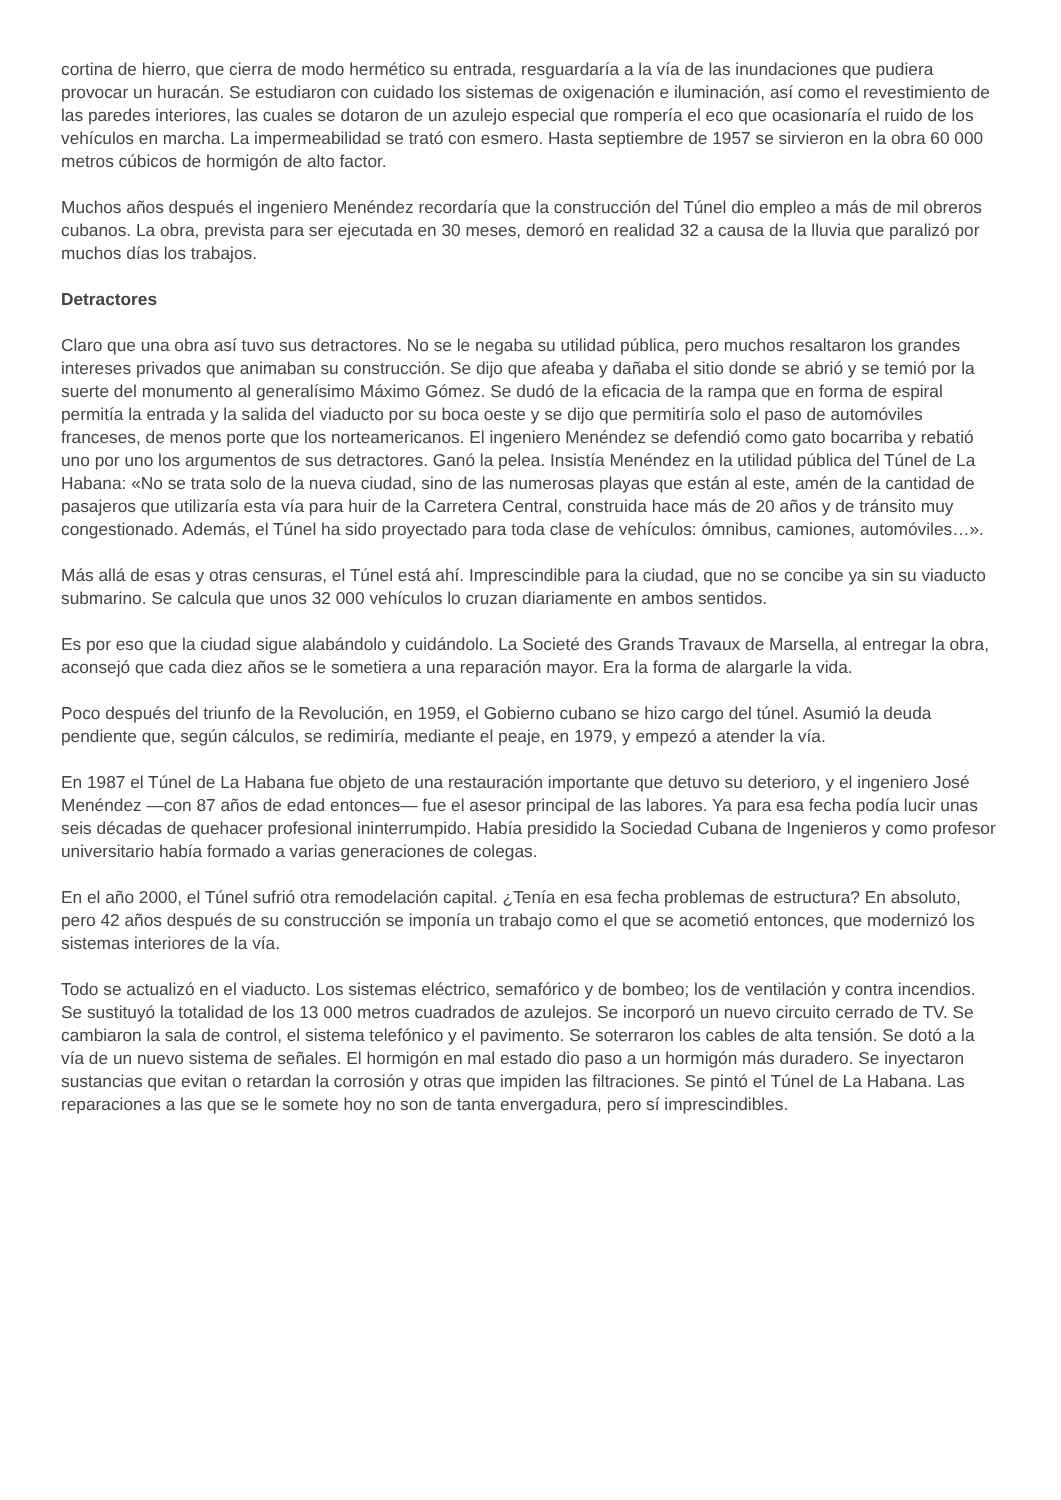cortina de hierro, que cierra de modo hermético su entrada, resguardaría a la vía de las inundaciones que pudiera provocar un huracán. Se estudiaron con cuidado los sistemas de oxigenación e iluminación, así como el revestimiento de las paredes interiores, las cuales se dotaron de un azulejo especial que rompería el eco que ocasionaría el ruido de los vehículos en marcha. La impermeabilidad se trató con esmero. Hasta septiembre de 1957 se sirvieron en la obra 60 000 metros cúbicos de hormigón de alto factor.
Muchos años después el ingeniero Menéndez recordaría que la construcción del Túnel dio empleo a más de mil obreros cubanos. La obra, prevista para ser ejecutada en 30 meses, demoró en realidad 32 a causa de la lluvia que paralizó por muchos días los trabajos.
Detractores
Claro que una obra así tuvo sus detractores. No se le negaba su utilidad pública, pero muchos resaltaron los grandes intereses privados que animaban su construcción. Se dijo que afeaba y dañaba el sitio donde se abrió y se temió por la suerte del monumento al generalísimo Máximo Gómez. Se dudó de la eficacia de la rampa que en forma de espiral permitía la entrada y la salida del viaducto por su boca oeste y se dijo que permitiría solo el paso de automóviles franceses, de menos porte que los norteamericanos. El ingeniero Menéndez se defendió como gato bocarriba y rebatió uno por uno los argumentos de sus detractores. Ganó la pelea. Insistía Menéndez en la utilidad pública del Túnel de La Habana: «No se trata solo de la nueva ciudad, sino de las numerosas playas que están al este, amén de la cantidad de pasajeros que utilizaría esta vía para huir de la Carretera Central, construida hace más de 20 años y de tránsito muy congestionado. Además, el Túnel ha sido proyectado para toda clase de vehículos: ómnibus, camiones, automóviles…».
Más allá de esas y otras censuras, el Túnel está ahí. Imprescindible para la ciudad, que no se concibe ya sin su viaducto submarino. Se calcula que unos 32 000 vehículos lo cruzan diariamente en ambos sentidos.
Es por eso que la ciudad sigue alabándolo y cuidándolo. La Societé des Grands Travaux de Marsella, al entregar la obra, aconsejó que cada diez años se le sometiera a una reparación mayor. Era la forma de alargarle la vida.
Poco después del triunfo de la Revolución, en 1959, el Gobierno cubano se hizo cargo del túnel. Asumió la deuda pendiente que, según cálculos, se redimiría, mediante el peaje, en 1979, y empezó a atender la vía.
En 1987 el Túnel de La Habana fue objeto de una restauración importante que detuvo su deterioro, y el ingeniero José Menéndez —con 87 años de edad entonces— fue el asesor principal de las labores. Ya para esa fecha podía lucir unas seis décadas de quehacer profesional ininterrumpido. Había presidido la Sociedad Cubana de Ingenieros y como profesor universitario había formado a varias generaciones de colegas.
En el año 2000, el Túnel sufrió otra remodelación capital. ¿Tenía en esa fecha problemas de estructura? En absoluto, pero 42 años después de su construcción se imponía un trabajo como el que se acometió entonces, que modernizó los sistemas interiores de la vía.
Todo se actualizó en el viaducto. Los sistemas eléctrico, semafórico y de bombeo; los de ventilación y contra incendios. Se sustituyó la totalidad de los 13 000 metros cuadrados de azulejos. Se incorporó un nuevo circuito cerrado de TV. Se cambiaron la sala de control, el sistema telefónico y el pavimento. Se soterraron los cables de alta tensión. Se dotó a la vía de un nuevo sistema de señales. El hormigón en mal estado dio paso a un hormigón más duradero. Se inyectaron sustancias que evitan o retardan la corrosión y otras que impiden las filtraciones. Se pintó el Túnel de La Habana. Las reparaciones a las que se le somete hoy no son de tanta envergadura, pero sí imprescindibles.